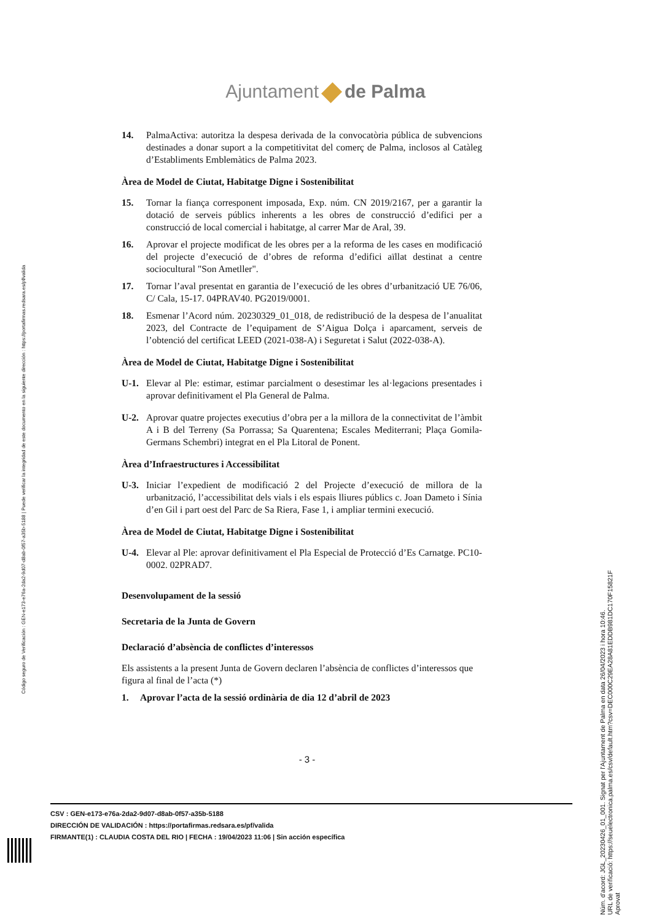Código seguro de Verificación : GEN-e173-e76a-2da2-9d07-d8ab-0f57-a35b-5188 | Puede verificar la integridad de este documento en la siguiente dirección : https://portafirmas.redsara.es/pf/valida
Ajuntament de Palma
14. PalmaActiva: autoritza la despesa derivada de la convocatòria pública de subvencions destinades a donar suport a la competitivitat del comerç de Palma, inclosos al Catàleg d’Establiments Emblemàtics de Palma 2023.
Àrea de Model de Ciutat, Habitatge Digne i Sostenibilitat
15. Tornar la fiança corresponent imposada, Exp. núm. CN 2019/2167, per a garantir la dotació de serveis públics inherents a les obres de construcció d’edifici per a construcció de local comercial i habitatge, al carrer Mar de Aral, 39.
16. Aprovar el projecte modificat de les obres per a la reforma de les cases en modificació del projecte d’execució de d’obres de reforma d’edifici aïllat destinat a centre sociocultural "Son Ametller".
17. Tornar l’aval presentat en garantia de l’execució de les obres d’urbanització UE 76/06, C/ Cala, 15-17. 04PRAV40. PG2019/0001.
18. Esmenar l’Acord núm. 20230329_01_018, de redistribució de la despesa de l’anualitat 2023, del Contracte de l’equipament de S’Aigua Dolça i aparcament, serveis de l’obtenció del certificat LEED (2021-038-A) i Seguretat i Salut (2022-038-A).
Àrea de Model de Ciutat, Habitatge Digne i Sostenibilitat
U-1. Elevar al Ple: estimar, estimar parcialment o desestimar les al·legacions presentades i aprovar definitivament el Pla General de Palma.
U-2. Aprovar quatre projectes executius d’obra per a la millora de la connectivitat de l’àmbit A i B del Terreny (Sa Porrassa; Sa Quarentena; Escales Mediterrani; Plaça Gomila-Germans Schembri) integrat en el Pla Litoral de Ponent.
Àrea d’Infraestructures i Accessibilitat
U-3. Iniciar l’expedient de modificació 2 del Projecte d’execució de millora de la urbanització, l’accessibilitat dels vials i els espais lliures públics c. Joan Dameto i Sínia d’en Gil i part oest del Parc de Sa Riera, Fase 1, i ampliar termini execució.
Àrea de Model de Ciutat, Habitatge Digne i Sostenibilitat
U-4. Elevar al Ple: aprovar definitivament el Pla Especial de Protecció d’Es Carnatge. PC10-0002. 02PRAD7.
Desenvolupament de la sessió
Secretaria de la Junta de Govern
Declaració d’absència de conflictes d’interessos
Els assistents a la present Junta de Govern declaren l’absència de conflictes d’interessos que figura al final de l’acta (*)
1. Aprovar l’acta de la sessió ordinària de dia 12 d’abril de 2023
- 3 -
CSV : GEN-e173-e76a-2da2-9d07-d8ab-0f57-a35b-5188
DIRECCIÓN DE VALIDACIÓN : https://portafirmas.redsara.es/pf/valida
FIRMANTE(1) : CLAUDIA COSTA DEL RIO | FECHA : 19/04/2023 11:06 | Sin acción específica
Núm. d'acord: JGL_20230426_01_001. Signat per l'Ajuntament de Palma en data 26/04/2023 i hora 10:46.
URL de verificació: https://seuelectronica.palma.es/csv/default.htm?csv=DEC000C29EA28A81EDDB981DC170F15821F
Aprovat